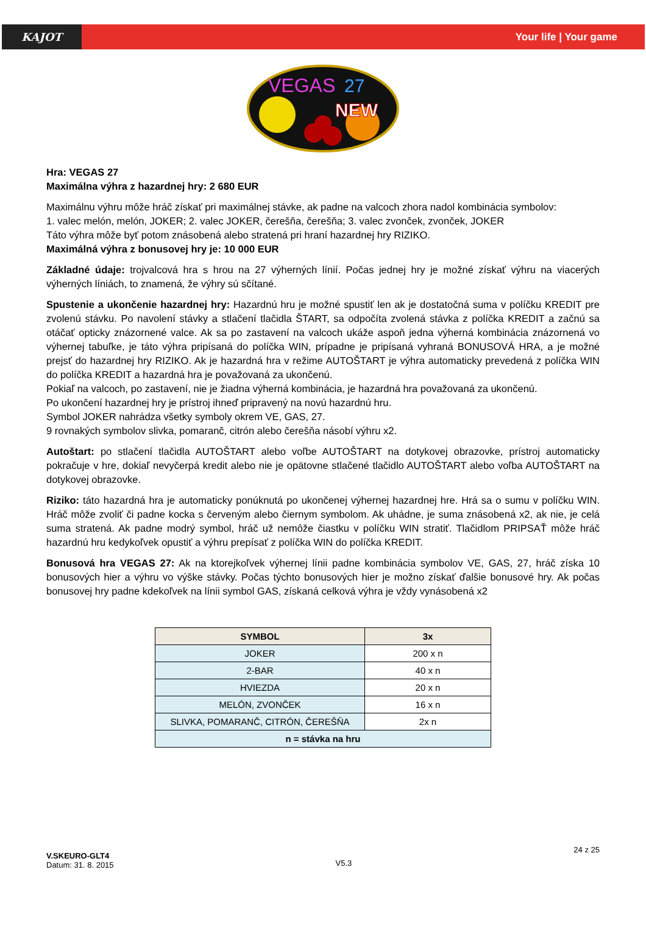KAJOT
Your life | Your game
VEGAS
27
NEW
Hra: VEGAS 27
Maximálna výhra z hazardnej hry: 2 680 EUR
Maximálnu výhru môže hráč získať pri maximálnej stávke, ak padne na valcoch zhora nadol kombinácia symbolov:
1. valec melón, melón, JOKER; 2. valec JOKER, čerešňa, čerešňa; 3. valec zvonček, zvonček, JOKER
Táto výhra môže byť potom znásobená alebo stratená pri hraní hazardnej hry RIZIKO.
Maximálná výhra z bonusovej hry je: 10 000 EUR
Základné údaje: trojvalcová hra s hrou na 27 výherných línií. Počas jednej hry je možné získať výhru na viacerých výherných líniách, to znamená, že výhry sú sčítané.
Spustenie a ukončenie hazardnej hry: Hazardnú hru je možné spustiť len ak je dostatočná suma v políčku KREDIT pre zvolenú stávku. Po navolení stávky a stlačení tlačidla ŠTART, sa odpočíta zvolená stávka z políčka KREDIT a začnú sa otáčať opticky znázornené valce. Ak sa po zastavení na valcoch ukáže aspoň jedna výherná kombinácia znázornená vo výhernej tabuľke, je táto výhra pripísaná do políčka WIN, prípadne je pripísaná vyhraná BONUSOVÁ HRA, a je možné prejsť do hazardnej hry RIZIKO. Ak je hazardná hra v režime AUTOŠTART je výhra automaticky prevedená z políčka WIN do políčka KREDIT a hazardná hra je považovaná za ukončenú.
Pokiaľ na valcoch, po zastavení, nie je žiadna výherná kombinácia, je hazardná hra považovaná za ukončenú.
Po ukončení hazardnej hry je prístroj ihneď pripravený na novú hazardnú hru.
Symbol JOKER nahrádza všetky symboly okrem VE, GAS, 27.
9 rovnakých symbolov slivka, pomaranč, citrón alebo čerešňa násobí výhru x2.
Autoštart: po stlačení tlačidla AUTOŠTART alebo voľbe AUTOŠTART na dotykovej obrazovke, prístroj automaticky pokračuje v hre, dokiaľ nevyčerpá kredit alebo nie je opätovne stlačené tlačidlo AUTOŠTART alebo voľba AUTOŠTART na dotykovej obrazovke.
Riziko: táto hazardná hra je automaticky ponúknutá po ukončenej výhernej hazardnej hre. Hrá sa o sumu v políčku WIN. Hráč môže zvoliť či padne kocka s červeným alebo čiernym symbolom. Ak uhádne, je suma znásobená x2, ak nie, je celá suma stratená. Ak padne modrý symbol, hráč už nemôže čiastku v políčku WIN stratiť. Tlačidlom PRIPSAŤ môže hráč hazardnú hru kedykoľvek opustiť a výhru prepísať z políčka WIN do políčka KREDIT.
Bonusová hra VEGAS 27: Ak na ktorejkoľvek výhernej línii padne kombinácia symbolov VE, GAS, 27, hráč získa 10 bonusových hier a výhru vo výške stávky. Počas týchto bonusových hier je možno získať ďalšie bonusové hry. Ak počas bonusovej hry padne kdekoľvek na línii symbol GAS, získaná celková výhra je vždy vynásobená x2
| SYMBOL | 3x |
| --- | --- |
| JOKER | 200 x n |
| 2-BAR | 40 x n |
| HVIEZDA | 20 x n |
| MELÓN, ZVONČEK | 16 x n |
| SLIVKA, POMARANČ, CITRÓN, ČEREŠŇA | 2x n |
| n = stávka na hru | |
V.SKEURO-GLT4
Datum: 31. 8. 2015
V5.3
24 z 25